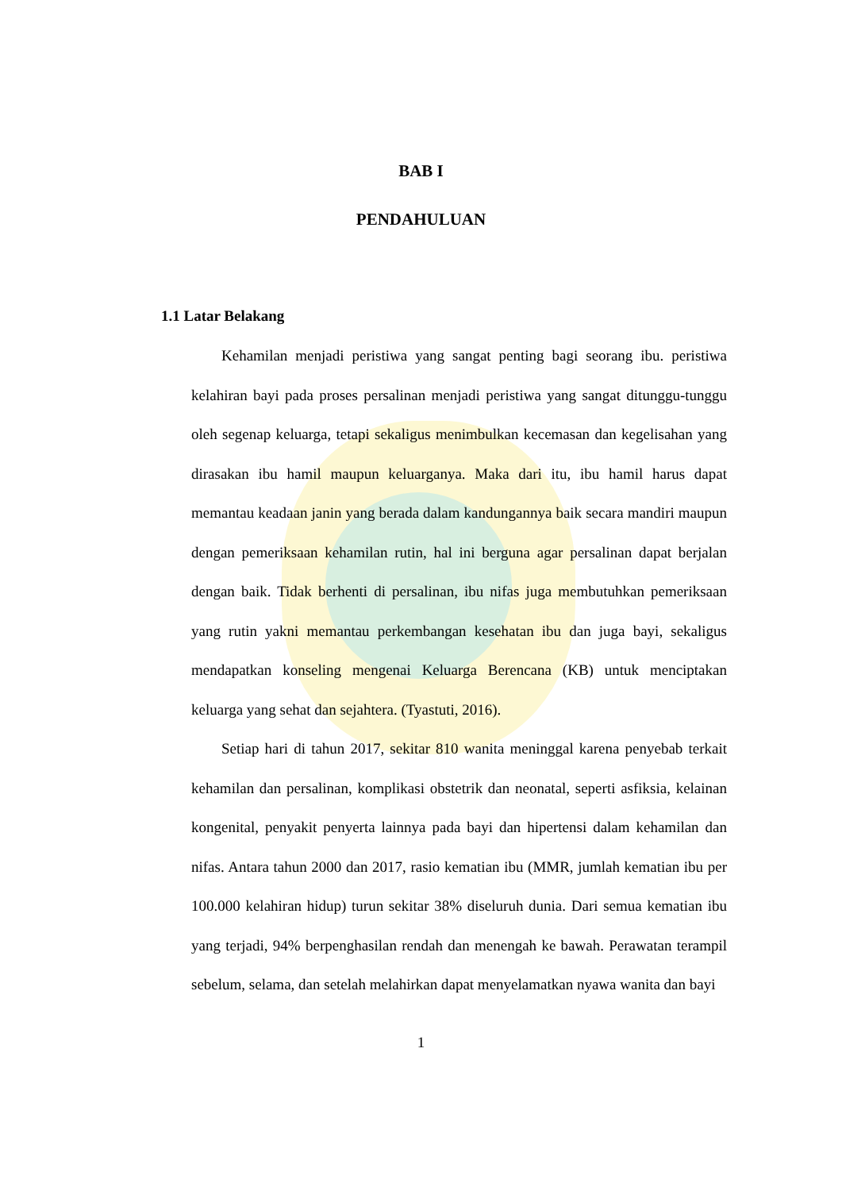BAB I
PENDAHULUAN
1.1 Latar Belakang
Kehamilan menjadi peristiwa yang sangat penting bagi seorang ibu. peristiwa kelahiran bayi pada proses persalinan menjadi peristiwa yang sangat ditunggu-tunggu oleh segenap keluarga, tetapi sekaligus menimbulkan kecemasan dan kegelisahan yang dirasakan ibu hamil maupun keluarganya. Maka dari itu, ibu hamil harus dapat memantau keadaan janin yang berada dalam kandungannya baik secara mandiri maupun dengan pemeriksaan kehamilan rutin, hal ini berguna agar persalinan dapat berjalan dengan baik. Tidak berhenti di persalinan, ibu nifas juga membutuhkan pemeriksaan yang rutin yakni memantau perkembangan kesehatan ibu dan juga bayi, sekaligus mendapatkan konseling mengenai Keluarga Berencana (KB) untuk menciptakan keluarga yang sehat dan sejahtera. (Tyastuti, 2016).
Setiap hari di tahun 2017, sekitar 810 wanita meninggal karena penyebab terkait kehamilan dan persalinan, komplikasi obstetrik dan neonatal, seperti asfiksia, kelainan kongenital, penyakit penyerta lainnya pada bayi dan hipertensi dalam kehamilan dan nifas. Antara tahun 2000 dan 2017, rasio kematian ibu (MMR, jumlah kematian ibu per 100.000 kelahiran hidup) turun sekitar 38% diseluruh dunia. Dari semua kematian ibu yang terjadi, 94% berpenghasilan rendah dan menengah ke bawah. Perawatan terampil sebelum, selama, dan setelah melahirkan dapat menyelamatkan nyawa wanita dan bayi
1